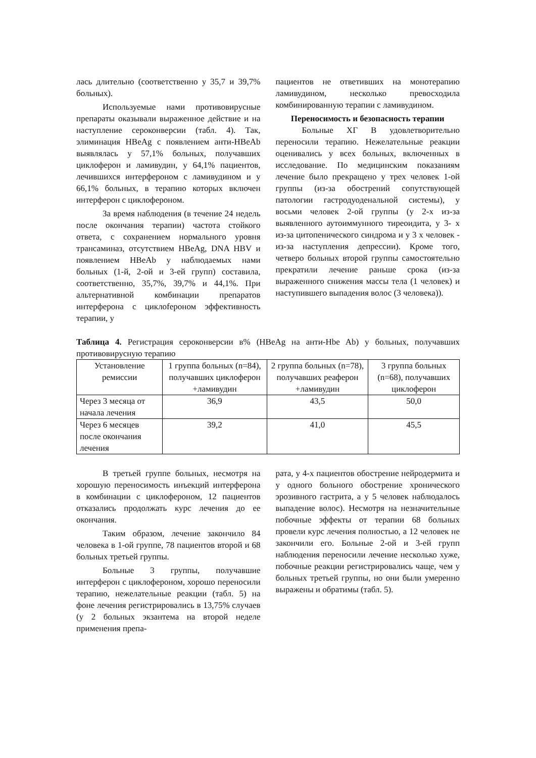лась длительно (соответственно у 35,7 и 39,7% больных).
Используемые нами противовирусные препараты оказывали выраженное действие и на наступление сероконверсии (табл. 4). Так, элиминация HBeAg с появлением анти-HBeAb выявлялась у 57,1% больных, получавших циклоферон и ламивудин, у 64,1% пациентов, лечившихся интерфероном с ламивудином и у 66,1% больных, в терапию которых включен интерферон с циклофероном.
За время наблюдения (в течение 24 недель после окончания терапии) частота стойкого ответа, с сохранением нормального уровня трансаминаз, отсутствием HBeAg, DNA HBV и появлением HBeAb у наблюдаемых нами больных (1-й, 2-ой и 3-ей групп) составила, соответственно, 35,7%, 39,7% и 44,1%. При альтернативной комбинации препаратов интерферона с циклofероном эффективность терапии, у
пациентов не ответивших на монотерапию ламивудином, несколько превосходила комбинированную терапии с ламивудином.
Переносимость и безопасность терапии
Больные ХГ В удовлетворительно переносили терапию. Нежелательные реакции оценивались у всех больных, включенных в исследование. По медицинским показаниям лечение было прекращено у трех человек 1-ой группы (из-за обострений сопутствующей патологии гастродуоденальной системы), у восьми человек 2-ой группы (у 2-х из-за выявленного аутоиммунного тиреоидита, у 3- х из-за цитопенического синдрома и у 3 х человек - из-за наступления депрессии). Кроме того, четверо больных второй группы самостоятельно прекратили лечение раньше срока (из-за выраженного снижения массы тела (1 человек) и наступившего выпадения волос (3 человека)).
Таблица 4. Регистрация сероконверсии в% (HBeAg на анти-Hbe Ab) у больных, получавших противовирусную терапию
| Установление ремиссии | 1 группа больных (n=84), получавших циклоферон +ламивудин | 2 группа больных (n=78), получавших реаферон +ламивудин | 3 группа больных (n=68), получавших циклоферон |
| --- | --- | --- | --- |
| Через 3 месяца от начала лечения | 36,9 | 43,5 | 50,0 |
| Через 6 месяцев после окончания лечения | 39,2 | 41,0 | 45,5 |
В третьей группе больных, несмотря на хорошую переносимость инъекций интерферона в комбинации с циклофероном, 12 пациентов отказались продолжать курс лечения до ее окончания.
Таким образом, лечение закончило 84 человека в 1-ой группе, 78 пациентов второй и 68 больных третьей группы.
Больные 3 группы, получавшие интерферон с циклофероном, хорошо переносили терапию, нежелательные реакции (табл. 5) на фоне лечения регистрировались в 13,75% случаев (у 2 больных экзантема на второй неделе применения препа-
рата, у 4-х пациентов обострение нейродермита и у одного больного обострение хронического эрозивного гастрита, а у 5 человек наблюдалось выпадение волос). Несмотря на незначительные побочные эффекты от терапии 68 больных провели курс лечения полностью, а 12 человек не закончили его. Больные 2-ой и 3-ей групп наблюдения переносили лечение несколько хуже, побочные реакции регистрировались чаще, чем у больных третьей группы, но они были умеренно выражены и обратимы (табл. 5).